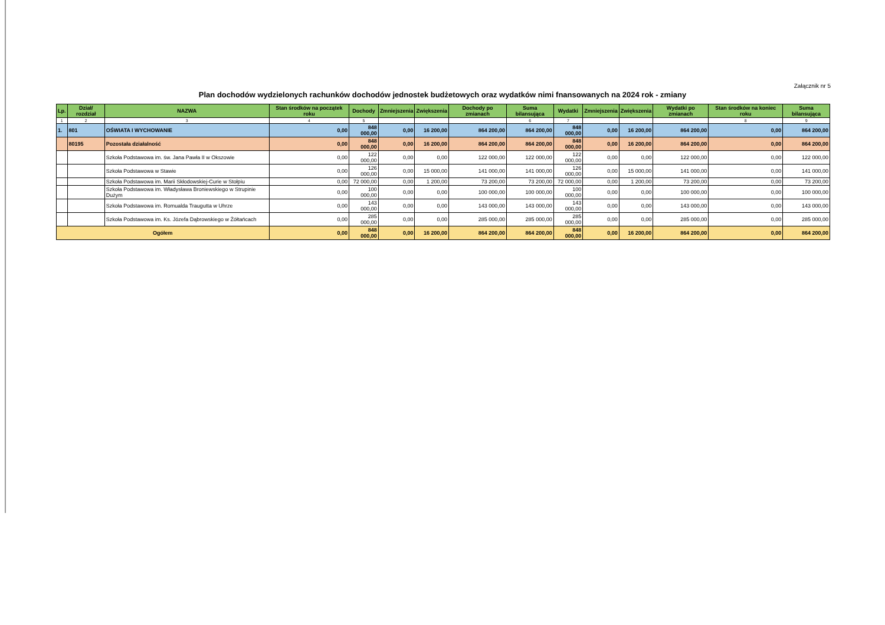Załącznik nr 5
Plan dochodów wydzielonych rachunków dochodów jednostek budżetowych oraz wydatków nimi fnansowanych na 2024 rok - zmiany
| Lp. | Dział/ rozdział | NAZWA | Stan środków na początek roku | Dochody | Zmniejszenia | Zwiększenia | Dochody po zmianach | Suma bilansująca | Wydatki | Zmniejszenia | Zwiększenia | Wydatki po zmianach | Stan środków na koniec roku | Suma bilansująca |
| --- | --- | --- | --- | --- | --- | --- | --- | --- | --- | --- | --- | --- | --- | --- |
| 1 | 2 | 3 | 4 | 5 | | | | 6 | 7 | | | | 8 | 9 |
| 1. | 801 | OŚWIATA I WYCHOWANIE | 0,00 | 848 000,00 | 0,00 | 16 200,00 | 864 200,00 | 864 200,00 | 848 000,00 | 0,00 | 16 200,00 | 864 200,00 | 0,00 | 864 200,00 |
| | 80195 | Pozostała działalność | 0,00 | 848 000,00 | 0,00 | 16 200,00 | 864 200,00 | 864 200,00 | 848 000,00 | 0,00 | 16 200,00 | 864 200,00 | 0,00 | 864 200,00 |
| | | Szkoła Podstawowa im. św. Jana Pawła II w Okszowie | 0,00 | 122 000,00 | 0,00 | 0,00 | 122 000,00 | 122 000,00 | 122 000,00 | 0,00 | 0,00 | 122 000,00 | 0,00 | 122 000,00 |
| | | Szkoła Podstawowa w Stawie | 0,00 | 126 000,00 | 0,00 | 15 000,00 | 141 000,00 | 141 000,00 | 126 000,00 | 0,00 | 15 000,00 | 141 000,00 | 0,00 | 141 000,00 |
| | | Szkoła Podstawowa im. Marii Skłodowskiej-Curie w Stołpiu | 0,00 | 72 000,00 | 0,00 | 1 200,00 | 73 200,00 | 73 200,00 | 72 000,00 | 0,00 | 1 200,00 | 73 200,00 | 0,00 | 73 200,00 |
| | | Szkoła Podstawowa im. Władysława Broniewskiego w Strupinie Dużym | 0,00 | 100 000,00 | 0,00 | 0,00 | 100 000,00 | 100 000,00 | 100 000,00 | 0,00 | 0,00 | 100 000,00 | 0,00 | 100 000,00 |
| | | Szkoła Podstawowa im. Romualda Traugutta w Uhrze | 0,00 | 143 000,00 | 0,00 | 0,00 | 143 000,00 | 143 000,00 | 143 000,00 | 0,00 | 0,00 | 143 000,00 | 0,00 | 143 000,00 |
| | | Szkoła Podstawowa im. Ks. Józefa Dąbrowskiego w Żółtańcach | 0,00 | 285 000,00 | 0,00 | 0,00 | 285 000,00 | 285 000,00 | 285 000,00 | 0,00 | 0,00 | 285 000,00 | 0,00 | 285 000,00 |
| Ogółem | | | 0,00 | 848 000,00 | 0,00 | 16 200,00 | 864 200,00 | 864 200,00 | 848 000,00 | 0,00 | 16 200,00 | 864 200,00 | 0,00 | 864 200,00 |